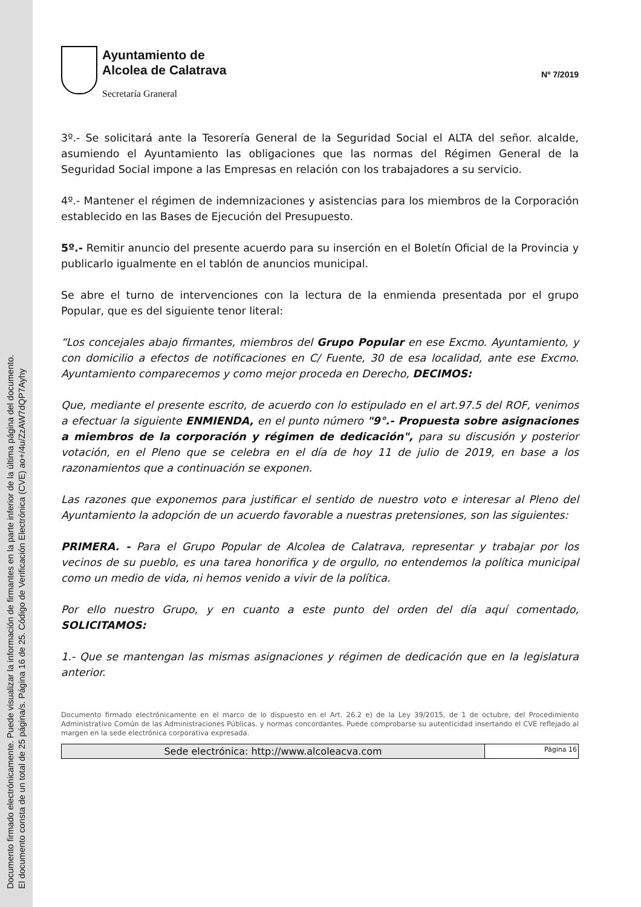Documento firmado electrónicamente. Puede visualizar la información de firmantes en la parte inferior de la última página del documento.
El documento consta de un total de 25 página/s. Página 16 de 25. Código de Verificación Electrónica (CVE) ao+/4u/ZzAW7dQP7Ayhy
Ayuntamiento de
Alcolea de Calatrava
Secretaría Graneral
Nº 7/2019
3º.- Se solicitará ante la Tesorería General de la Seguridad Social el ALTA del señor. alcalde, asumiendo el Ayuntamiento las obligaciones que las normas del Régimen General de la Seguridad Social impone a las Empresas en relación con los trabajadores a su servicio.
4º.- Mantener el régimen de indemnizaciones y asistencias para los miembros de la Corporación establecido en las Bases de Ejecución del Presupuesto.
5º.- Remitir anuncio del presente acuerdo para su inserción en el Boletín Oficial de la Provincia y publicarlo igualmente en el tablón de anuncios municipal.
Se abre el turno de intervenciones con la lectura de la enmienda presentada por el grupo Popular, que es del siguiente tenor literal:
“Los concejales abajo firmantes, miembros del Grupo Popular en ese Excmo. Ayuntamiento, y con domicilio a efectos de notificaciones en C/ Fuente, 30 de esa localidad, ante ese Excmo. Ayuntamiento comparecemos y como mejor proceda en Derecho, DECIMOS:
Que, mediante el presente escrito, de acuerdo con lo estipulado en el art.97.5 del ROF, venimos a efectuar la siguiente ENMIENDA, en el punto número "9°.- Propuesta sobre asignaciones a miembros de la corporación y régimen de dedicación", para su discusión y posterior votación, en el Pleno que se celebra en el día de hoy 11 de julio de 2019, en base a los razonamientos que a continuación se exponen.
Las razones que exponemos para justificar el sentido de nuestro voto e interesar al Pleno del Ayuntamiento la adopción de un acuerdo favorable a nuestras pretensiones, son las siguientes:
PRIMERA. - Para el Grupo Popular de Alcolea de Calatrava, representar y trabajar por los vecinos de su pueblo, es una tarea honorifica y de orgullo, no entendemos la política municipal como un medio de vida, ni hemos venido a vivir de la política.
Por ello nuestro Grupo, y en cuanto a este punto del orden del día aquí comentado, SOLICITAMOS:
1.- Que se mantengan las mismas asignaciones y régimen de dedicación que en la legislatura anterior.
Documento firmado electrónicamente en el marco de lo dispuesto en el Art. 26.2 e) de la Ley 39/2015, de 1 de octubre, del Procedimiento Administrativo Común de las Administraciones Públicas. y normas concordantes. Puede comprobarse su autenticidad insertando el CVE reflejado al margen en la sede electrónica corporativa expresada.
| Sede electrónica: http://www.alcoleacva.com | Página 16 |